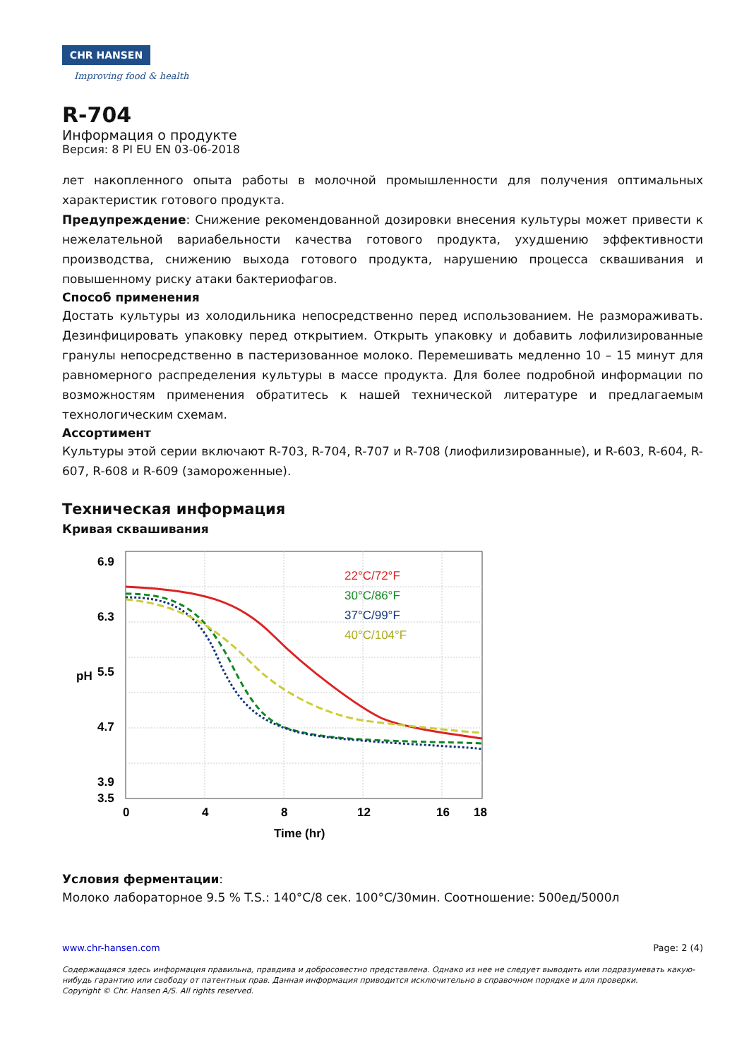CHR HANSEN
Improving food & health
R-704
Информация о продукте
Версия: 8 PI EU EN 03-06-2018
лет накопленного опыта работы в молочной промышленности для получения оптимальных характеристик готового продукта.
Предупреждение: Снижение рекомендованной дозировки внесения культуры может привести к нежелательной вариабельности качества готового продукта, ухудшению эффективности производства, снижению выхода готового продукта, нарушению процесса сквашивания и повышенному риску атаки бактериофагов.
Способ применения
Достать культуры из холодильника непосредственно перед использованием. Не размораживать. Дезинфицировать упаковку перед открытием. Открыть упаковку и добавить лофилизированные гранулы непосредственно в пастеризованное молоко. Перемешивать медленно 10 – 15 минут для равномерного распределения культуры в массе продукта. Для более подробной информации по возможностям применения обратитесь к нашей технической литературе и предлагаемым технологическим схемам.
Ассортимент
Культуры этой серии включают R-703, R-704, R-707 и R-708 (лиофилизированные), и R-603, R-604, R-607, R-608 и R-609 (замороженные).
Техническая информация
Кривая сквашивания
6.9
6.3
5.5
4.7
3.9
3.5
pH
0
4
8
12
16
18
Time (hr)
22°C/72°F
30°C/86°F
37°C/99°F
40°C/104°F
Условия ферментации:
Молоко лабораторное 9.5 % T.S.: 140°C/8 сек. 100°C/30мин. Соотношение: 500ед/5000л
www.chr-hansen.com Page: 2 (4)
Содержащаяся здесь информация правильна, правдива и добросовестно представлена. Однако из нее не следует выводить или подразумевать какую-нибудь гарантию или свободу от патентных прав. Данная информация приводится исключительно в справочном порядке и для проверки.
Copyright © Chr. Hansen A/S. All rights reserved.